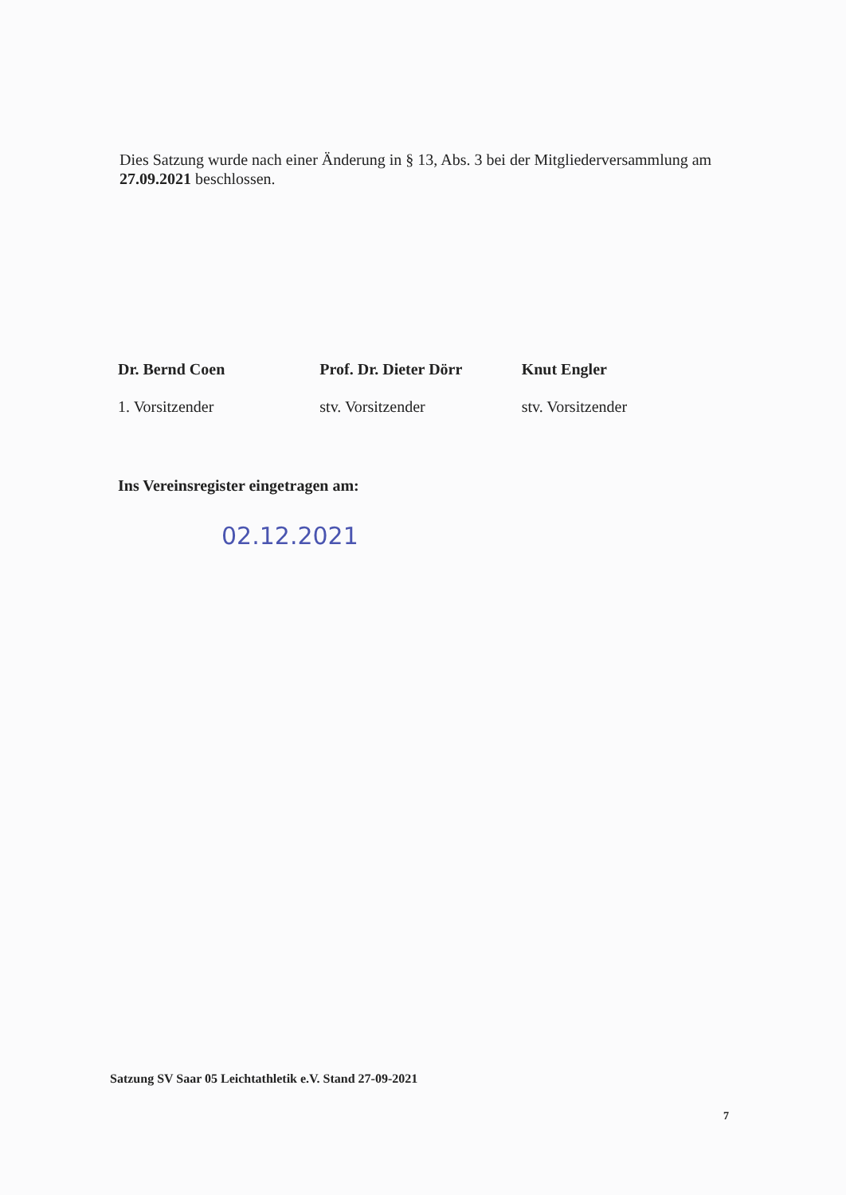Dies Satzung wurde nach einer Änderung in § 13, Abs. 3 bei der Mitgliederversammlung am 27.09.2021 beschlossen.
Dr. Bernd Coen
1. Vorsitzender
Prof. Dr. Dieter Dörr
stv. Vorsitzender
Knut Engler
stv. Vorsitzender
Ins Vereinsregister eingetragen am:
02.12.2021
Satzung SV Saar 05 Leichtathletik e.V. Stand 27-09-2021
7